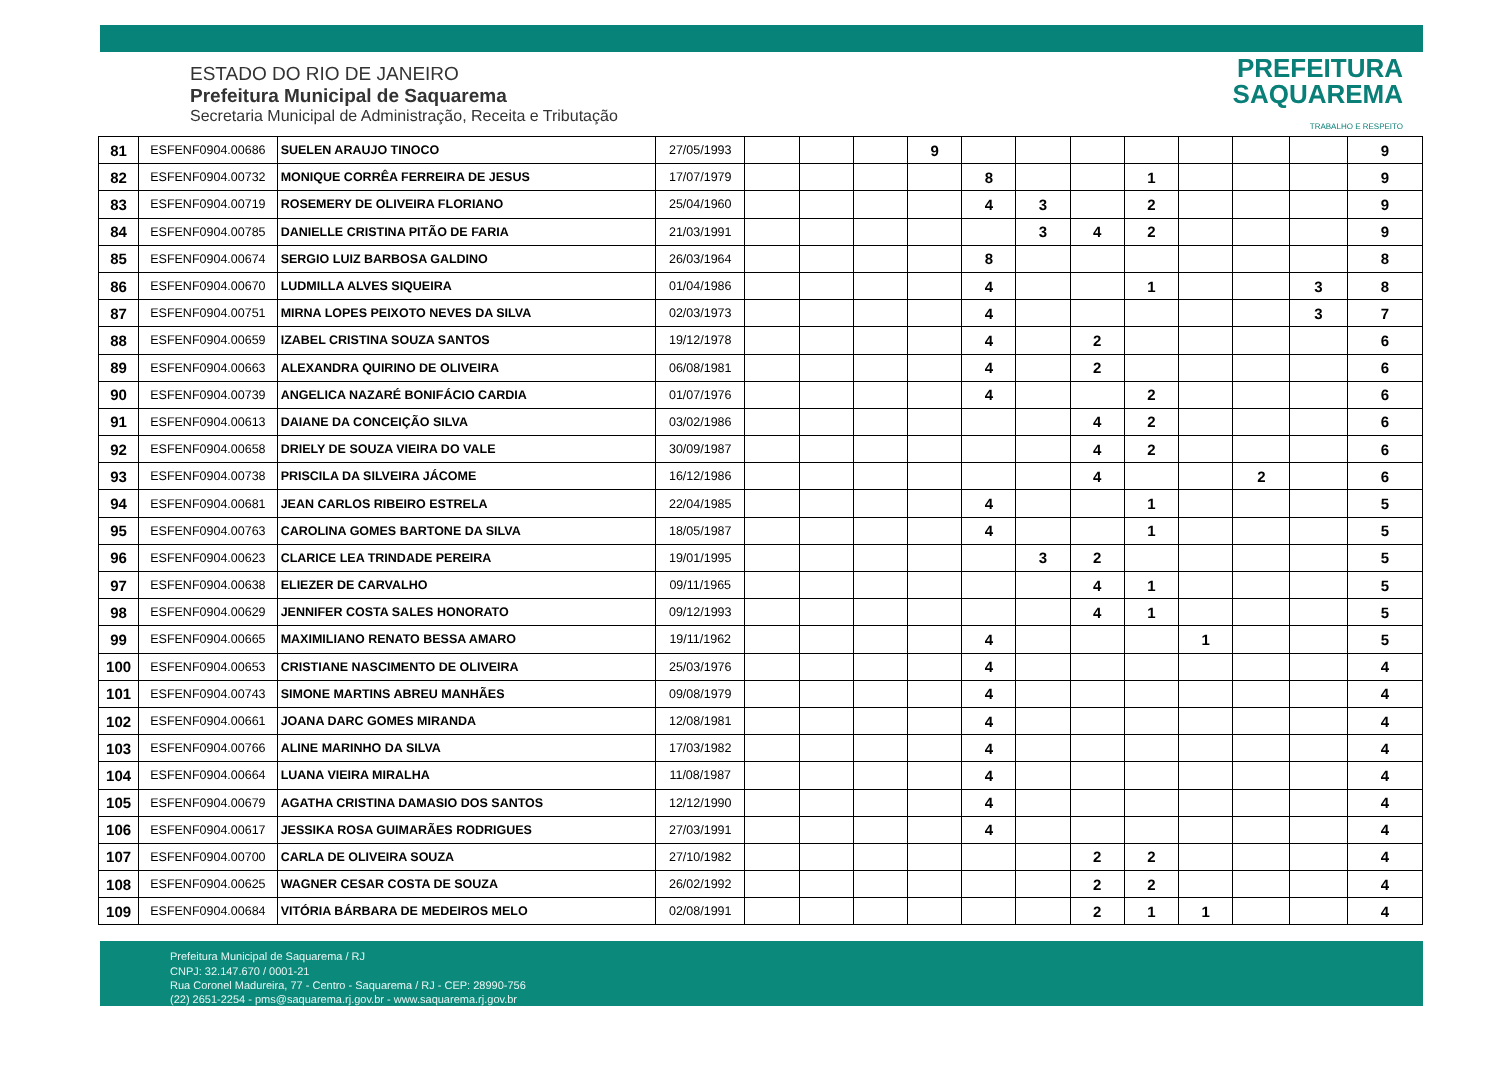ESTADO DO RIO DE JANEIRO
Prefeitura Municipal de Saquarema
Secretaria Municipal de Administração, Receita e Tributação
PREFEITURA
SAQUAREMA
TRABALHO E RESPEITO
| 81 | ESFENF0904.00686 | SUELEN ARAUJO TINOCO | 27/05/1993 | | | | 9 | | | | | | | | 9 |
| 82 | ESFENF0904.00732 | MONIQUE CORRÊA FERREIRA DE JESUS | 17/07/1979 | | | | | 8 | | | 1 | | | | 9 |
| 83 | ESFENF0904.00719 | ROSEMERY DE OLIVEIRA FLORIANO | 25/04/1960 | | | | | 4 | 3 | | 2 | | | | 9 |
| 84 | ESFENF0904.00785 | DANIELLE CRISTINA PITÃO DE FARIA | 21/03/1991 | | | | | | 3 | 4 | 2 | | | | 9 |
| 85 | ESFENF0904.00674 | SERGIO LUIZ BARBOSA GALDINO | 26/03/1964 | | | | | 8 | | | | | | | 8 |
| 86 | ESFENF0904.00670 | LUDMILLA ALVES SIQUEIRA | 01/04/1986 | | | | | 4 | | | 1 | | | 3 | 8 |
| 87 | ESFENF0904.00751 | MIRNA LOPES PEIXOTO NEVES DA SILVA | 02/03/1973 | | | | | 4 | | | | | | 3 | 7 |
| 88 | ESFENF0904.00659 | IZABEL CRISTINA SOUZA SANTOS | 19/12/1978 | | | | | 4 | | 2 | | | | | 6 |
| 89 | ESFENF0904.00663 | ALEXANDRA QUIRINO DE OLIVEIRA | 06/08/1981 | | | | | 4 | | 2 | | | | | 6 |
| 90 | ESFENF0904.00739 | ANGELICA NAZARÉ BONIFÁCIO CARDIA | 01/07/1976 | | | | | 4 | | | 2 | | | | 6 |
| 91 | ESFENF0904.00613 | DAIANE DA CONCEIÇÃO SILVA | 03/02/1986 | | | | | | | 4 | 2 | | | | 6 |
| 92 | ESFENF0904.00658 | DRIELY DE SOUZA VIEIRA DO VALE | 30/09/1987 | | | | | | | 4 | 2 | | | | 6 |
| 93 | ESFENF0904.00738 | PRISCILA DA SILVEIRA JÁCOME | 16/12/1986 | | | | | | | 4 | | | 2 | | 6 |
| 94 | ESFENF0904.00681 | JEAN CARLOS RIBEIRO ESTRELA | 22/04/1985 | | | | | 4 | | | 1 | | | | 5 |
| 95 | ESFENF0904.00763 | CAROLINA GOMES BARTONE DA SILVA | 18/05/1987 | | | | | 4 | | | 1 | | | | 5 |
| 96 | ESFENF0904.00623 | CLARICE LEA TRINDADE PEREIRA | 19/01/1995 | | | | | | 3 | 2 | | | | | 5 |
| 97 | ESFENF0904.00638 | ELIEZER DE CARVALHO | 09/11/1965 | | | | | | | 4 | 1 | | | | 5 |
| 98 | ESFENF0904.00629 | JENNIFER COSTA SALES HONORATO | 09/12/1993 | | | | | | | 4 | 1 | | | | 5 |
| 99 | ESFENF0904.00665 | MAXIMILIANO RENATO BESSA AMARO | 19/11/1962 | | | | | 4 | | | | 1 | | | 5 |
| 100 | ESFENF0904.00653 | CRISTIANE NASCIMENTO DE OLIVEIRA | 25/03/1976 | | | | | 4 | | | | | | | 4 |
| 101 | ESFENF0904.00743 | SIMONE MARTINS ABREU MANHÃES | 09/08/1979 | | | | | 4 | | | | | | | 4 |
| 102 | ESFENF0904.00661 | JOANA DARC GOMES MIRANDA | 12/08/1981 | | | | | 4 | | | | | | | 4 |
| 103 | ESFENF0904.00766 | ALINE MARINHO DA SILVA | 17/03/1982 | | | | | 4 | | | | | | | 4 |
| 104 | ESFENF0904.00664 | LUANA VIEIRA MIRALHA | 11/08/1987 | | | | | 4 | | | | | | | 4 |
| 105 | ESFENF0904.00679 | AGATHA CRISTINA DAMASIO DOS SANTOS | 12/12/1990 | | | | | 4 | | | | | | | 4 |
| 106 | ESFENF0904.00617 | JESSIKA ROSA GUIMARÃES RODRIGUES | 27/03/1991 | | | | | 4 | | | | | | | 4 |
| 107 | ESFENF0904.00700 | CARLA DE OLIVEIRA SOUZA | 27/10/1982 | | | | | | | 2 | 2 | | | | 4 |
| 108 | ESFENF0904.00625 | WAGNER CESAR COSTA DE SOUZA | 26/02/1992 | | | | | | | 2 | 2 | | | | 4 |
| 109 | ESFENF0904.00684 | VITÓRIA BÁRBARA DE MEDEIROS MELO | 02/08/1991 | | | | | | | 2 | 1 | 1 | | | 4 |
Prefeitura Municipal de Saquarema / RJ
CNPJ: 32.147.670 / 0001-21
Rua Coronel Madureira, 77 - Centro - Saquarema / RJ - CEP: 28990-756
(22) 2651-2254 - pms@saquarema.rj.gov.br - www.saquarema.rj.gov.br